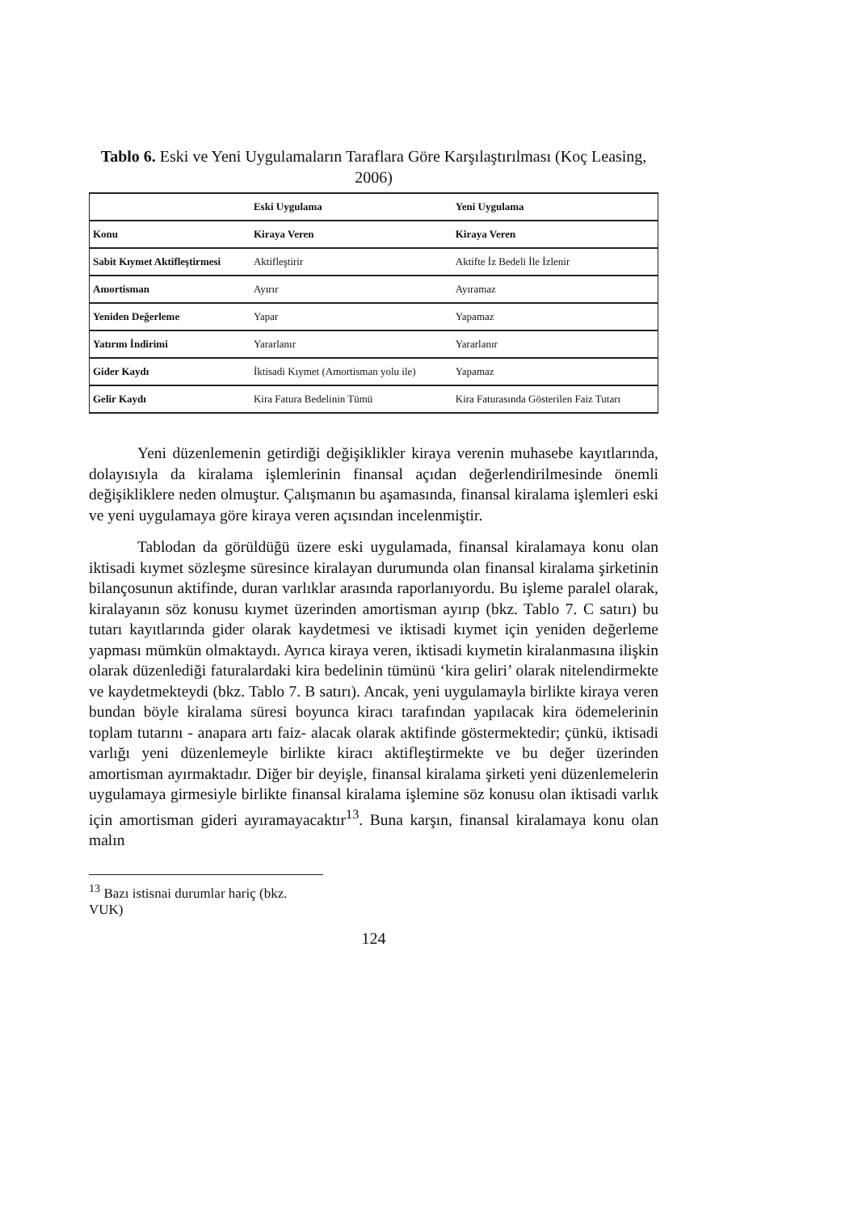Tablo 6. Eski ve Yeni Uygulamaların Taraflara Göre Karşılaştırılması (Koç Leasing, 2006)
| | Eski Uygulama | Yeni Uygulama |
| Konu | Kiraya Veren | Kiraya Veren |
| Sabit Kıymet Aktifleştirmesi | Aktifleştirir | Aktifte İz Bedeli İle İzlenir |
| Amortisman | Ayırır | Ayıramaz |
| Yeniden Değerleme | Yapar | Yapamaz |
| Yatırım İndirimi | Yararlanır | Yararlanır |
| Gider Kaydı | İktisadi Kıymet (Amortisman yolu ile) | Yapamaz |
| Gelir Kaydı | Kira Fatura Bedelinin Tümü | Kira Faturasında Gösterilen Faiz Tutarı |
Yeni düzenlemenin getirdiği değişiklikler kiraya verenin muhasebe kayıtlarında, dolayısıyla da kiralama işlemlerinin finansal açıdan değerlendirilmesinde önemli değişikliklere neden olmuştur. Çalışmanın bu aşamasında, finansal kiralama işlemleri eski ve yeni uygulamaya göre kiraya veren açısından incelenmiştir.
Tablodan da görüldüğü üzere eski uygulamada, finansal kiralamaya konu olan iktisadi kıymet sözleşme süresince kiralayan durumunda olan finansal kiralama şirketinin bilançosunun aktifinde, duran varlıklar arasında raporlanıyordu. Bu işleme paralel olarak, kiralayanın söz konusu kıymet üzerinden amortisman ayırıp (bkz. Tablo 7. C satırı) bu tutarı kayıtlarında gider olarak kaydetmesi ve iktisadi kıymet için yeniden değerleme yapması mümkün olmaktaydı. Ayrıca kiraya veren, iktisadi kıymetin kiralanmasına ilişkin olarak düzenlediği faturalardaki kira bedelinin tümünü ‘kira geliri’ olarak nitelendirmekte ve kaydetmekteydi (bkz. Tablo 7. B satırı). Ancak, yeni uygulamayla birlikte kiraya veren bundan böyle kiralama süresi boyunca kiracı tarafından yapılacak kira ödemelerinin toplam tutarını - anapara artı faiz- alacak olarak aktifinde göstermektedir; çünkü, iktisadi varlığı yeni düzenlemeyle birlikte kiracı aktifleştirmekte ve bu değer üzerinden amortisman ayırmaktadır. Diğer bir deyişle, finansal kiralama şirketi yeni düzenlemelerin uygulamaya girmesiyle birlikte finansal kiralama işlemine söz konusu olan iktisadi varlık için amortisman gideri ayıramayacaktır<sup>13</sup>. Buna karşın, finansal kiralamaya konu olan malın
<sup>13</sup> Bazı istisnai durumlar hariç (bkz. VUK)
124